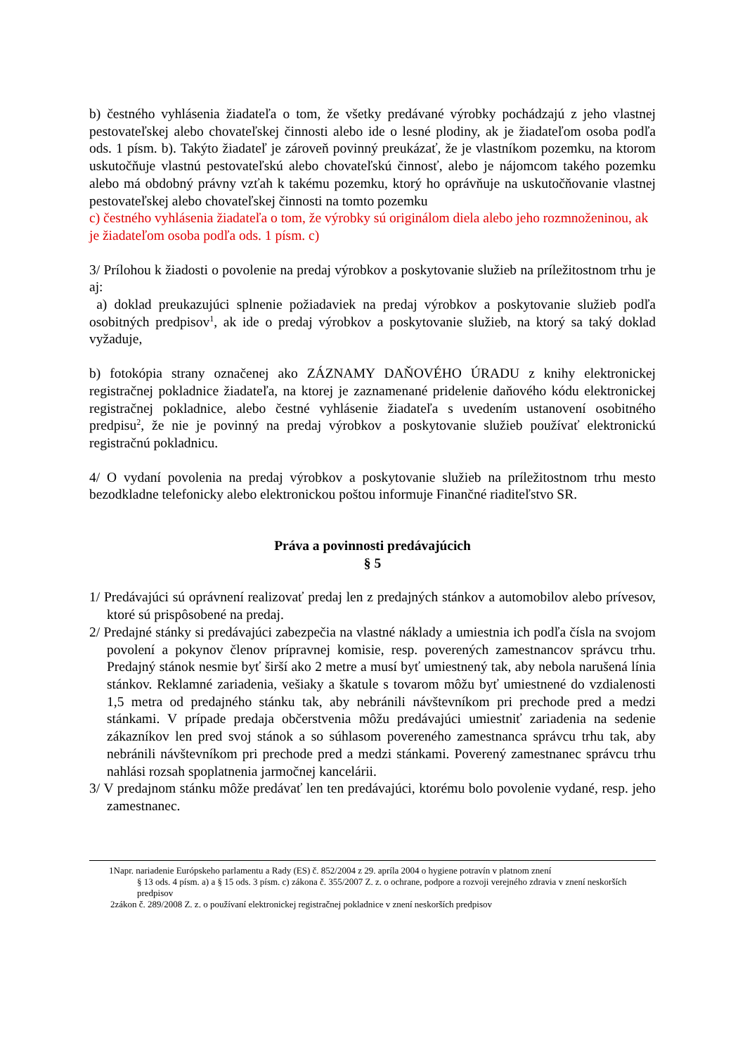b) čestného vyhlásenia žiadateľa o tom, že všetky predávané výrobky pochádzajú z jeho vlastnej pestovateľskej alebo chovateľskej činnosti alebo ide o lesné plodiny, ak je žiadateľom osoba podľa ods. 1 písm. b). Takýto žiadateľ je zároveň povinný preukázať, že je vlastníkom pozemku, na ktorom uskutočňuje vlastnú pestovateľskú alebo chovateľskú činnosť, alebo je nájomcom takého pozemku alebo má obdobný právny vzťah k takému pozemku, ktorý ho oprávňuje na uskutočňovanie vlastnej pestovateľskej alebo chovateľskej činnosti na tomto pozemku
c) čestného vyhlásenia žiadateľa o tom, že výrobky sú originálom diela alebo jeho rozmnoženinou, ak je žiadateľom osoba podľa ods. 1 písm. c)
3/ Prílohou k žiadosti o povolenie na predaj výrobkov a poskytovanie služieb na príležitostnom trhu je aj:
a) doklad preukazujúci splnenie požiadaviek na predaj výrobkov a poskytovanie služieb podľa osobitných predpisov<sup>1</sup>, ak ide o predaj výrobkov a poskytovanie služieb, na ktorý sa taký doklad vyžaduje,
b) fotokópia strany označenej ako ZÁZNAMY DAŇOVÉHO ÚRADU z knihy elektronickej registračnej pokladnice žiadateľa, na ktorej je zaznamenané pridelenie daňového kódu elektronickej registračnej pokladnice, alebo čestné vyhlásenie žiadateľa s uvedením ustanovení osobitného predpisu<sup>2</sup>, že nie je povinný na predaj výrobkov a poskytovanie služieb používať elektronickú registračnú pokladnicu.
4/ O vydaní povolenia na predaj výrobkov a poskytovanie služieb na príležitostnom trhu mesto bezodkladne telefonicky alebo elektronickou poštou informuje Finančné riaditeľstvo SR.
Práva a povinnosti predávajúcich
§ 5
1/ Predávajúci sú oprávnení realizovať predaj len z predajných stánkov a automobilov alebo prívesov, ktoré sú prispôsobené na predaj.
2/ Predajné stánky si predávajúci zabezpečia na vlastné náklady a umiestnia ich podľa čísla na svojom povolení a pokynov členov prípravnej komisie, resp. poverených zamestnancov správcu trhu. Predajný stánok nesmie byť širší ako 2 metre a musí byť umiestnený tak, aby nebola narušená línia stánkov. Reklamné zariadenia, vešiaky a škatule s tovarom môžu byť umiestnené do vzdialenosti 1,5 metra od predajného stánku tak, aby nebránili návštevníkom pri prechode pred a medzi stánkami. V prípade predaja občerstvenia môžu predávajúci umiestniť zariadenia na sedenie zákazníkov len pred svoj stánok a so súhlasom povereného zamestnanca správcu trhu tak, aby nebránili návštevníkom pri prechode pred a medzi stánkami. Poverený zamestnanec správcu trhu nahlási rozsah spoplatnenia jarmočnej kancelárii.
3/ V predajnom stánku môže predávať len ten predávajúci, ktorému bolo povolenie vydané, resp. jeho zamestnanec.
1Napr. nariadenie Európskeho parlamentu a Rady (ES) č. 852/2004 z 29. apríla 2004 o hygiene potravín v platnom znení
§ 13 ods. 4 písm. a) a § 15 ods. 3 písm. c) zákona č. 355/2007 Z. z. o ochrane, podpore a rozvoji verejného zdravia v znení neskorších predpisov
2zákon č. 289/2008 Z. z. o používaní elektronickej registračnej pokladnice v znení neskorších predpisov